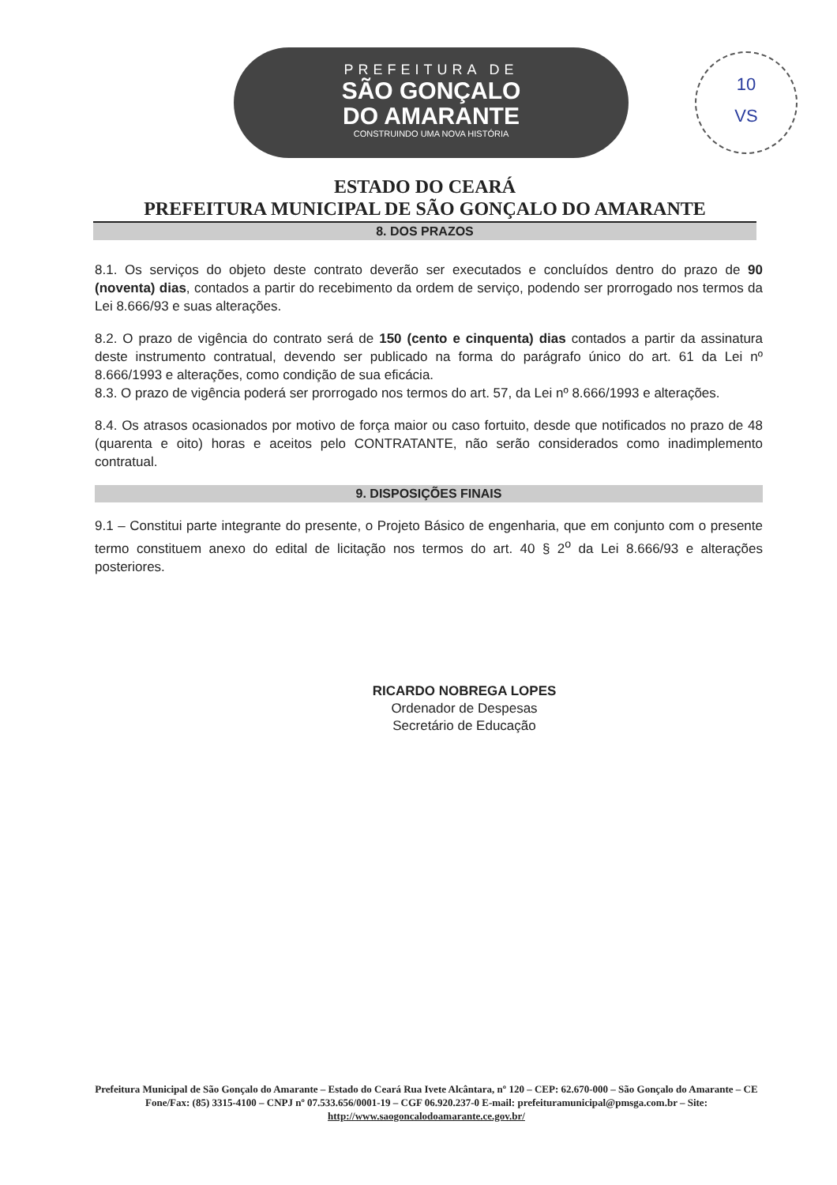PREFEITURA DE
SÃO GONÇALO
DO AMARANTE
CONSTRUINDO UMA NOVA HISTÓRIA
10
VS
ESTADO DO CEARÁ
PREFEITURA MUNICIPAL DE SÃO GONÇALO DO AMARANTE
8. DOS PRAZOS
8.1. Os serviços do objeto deste contrato deverão ser executados e concluídos dentro do prazo de 90 (noventa) dias, contados a partir do recebimento da ordem de serviço, podendo ser prorrogado nos termos da Lei 8.666/93 e suas alterações.
8.2. O prazo de vigência do contrato será de 150 (cento e cinquenta) dias contados a partir da assinatura deste instrumento contratual, devendo ser publicado na forma do parágrafo único do art. 61 da Lei nº 8.666/1993 e alterações, como condição de sua eficácia.
8.3. O prazo de vigência poderá ser prorrogado nos termos do art. 57, da Lei nº 8.666/1993 e alterações.
8.4. Os atrasos ocasionados por motivo de força maior ou caso fortuito, desde que notificados no prazo de 48 (quarenta e oito) horas e aceitos pelo CONTRATANTE, não serão considerados como inadimplemento contratual.
9. DISPOSIÇÕES FINAIS
9.1 – Constitui parte integrante do presente, o Projeto Básico de engenharia, que em conjunto com o presente termo constituem anexo do edital de licitação nos termos do art. 40 § 2<sup>o</sup> da Lei 8.666/93 e alterações posteriores.
RICARDO NOBREGA LOPES
Ordenador de Despesas
Secretário de Educação
Prefeitura Municipal de São Gonçalo do Amarante – Estado do Ceará Rua Ivete Alcântara, nº 120 – CEP: 62.670-000 – São Gonçalo do Amarante – CE Fone/Fax: (85) 3315-4100 – CNPJ nº 07.533.656/0001-19 – CGF 06.920.237-0 E-mail: prefeituramunicipal@pmsga.com.br – Site: http://www.saogoncalodoamarante.ce.gov.br/